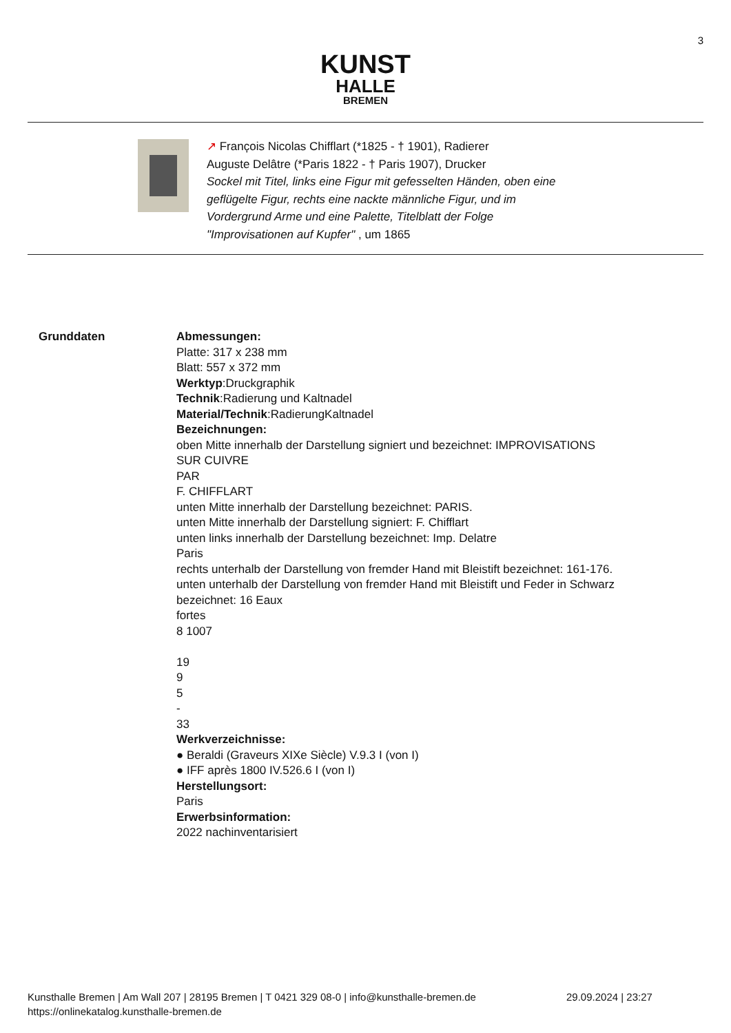3
KUNST
HALLE
BREMEN
↗ Franc̦ois Nicolas Chifflart (*1825 - † 1901), Radierer
Auguste Delâtre (*Paris 1822 - † Paris 1907), Drucker
Sockel mit Titel, links eine Figur mit gefesselten Händen, oben eine
geflügelte Figur, rechts eine nackte männliche Figur, und im
Vordergrund Arme und eine Palette, Titelblatt der Folge
"Improvisationen auf Kupfer" , um 1865
Grunddaten Abmessungen:
Platte: 317 x 238 mm
Blatt: 557 x 372 mm
Werktyp:Druckgraphik
Technik:Radierung und Kaltnadel
Material/Technik:RadierungKaltnadel
Bezeichnungen:
oben Mitte innerhalb der Darstellung signiert und bezeichnet: IMPROVISATIONS
SUR CUIVRE
PAR
F. CHIFFLART
unten Mitte innerhalb der Darstellung bezeichnet: PARIS.
unten Mitte innerhalb der Darstellung signiert: F. Chifflart
unten links innerhalb der Darstellung bezeichnet: Imp. Delatre
Paris
rechts unterhalb der Darstellung von fremder Hand mit Bleistift bezeichnet: 161-176.
unten unterhalb der Darstellung von fremder Hand mit Bleistift und Feder in Schwarz
bezeichnet: 16 Eaux
fortes
8 1007
19
9
5
-
33
Werkverzeichnisse:
● Beraldi (Graveurs XIXe Siècle) V.9.3 I (von I)
● IFF après 1800 IV.526.6 I (von I)
Herstellungsort:
Paris
Erwerbsinformation:
2022 nachinventarisiert
Kunsthalle Bremen | Am Wall 207 | 28195 Bremen | T 0421 329 08-0 | info@kunsthalle-bremen.de 29.09.2024 | 23:27
https://onlinekatalog.kunsthalle-bremen.de